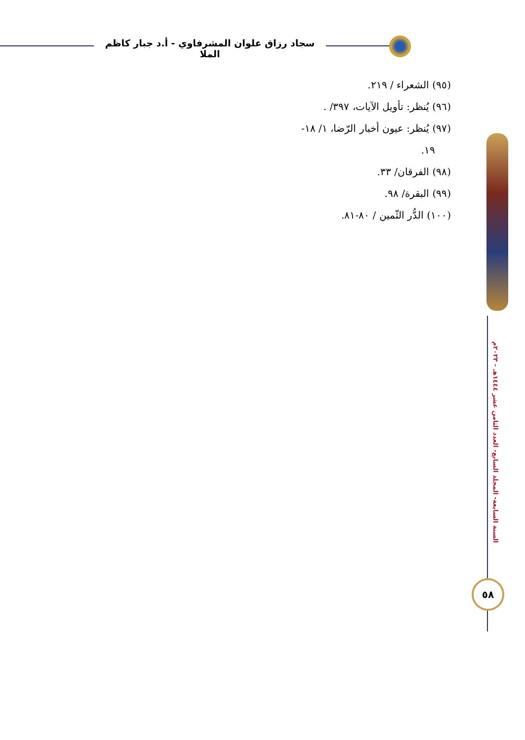سجاد رزاق علوان المشرفاوي - أ.د جبار كاظم الملا
(٩٥) الشعراء / ٢١٩.
(٩٦) يُنظر: تأويل الآيات، ٣٩٧/ .
(٩٧) يُنظر: عيون أخبار الرّضا، ١/ ١٨-
١٩.
(٩٨) الفرقان/ ٣٣.
(٩٩) البقرة/ ٩٨.
(١٠٠) الدُّر الثّمين / ٨٠-٨١.
السنة السابعة- المجلد السابع- العدد الثامن عشر ١٤٤٤هـ - ٢٠٢٣م
٥٨